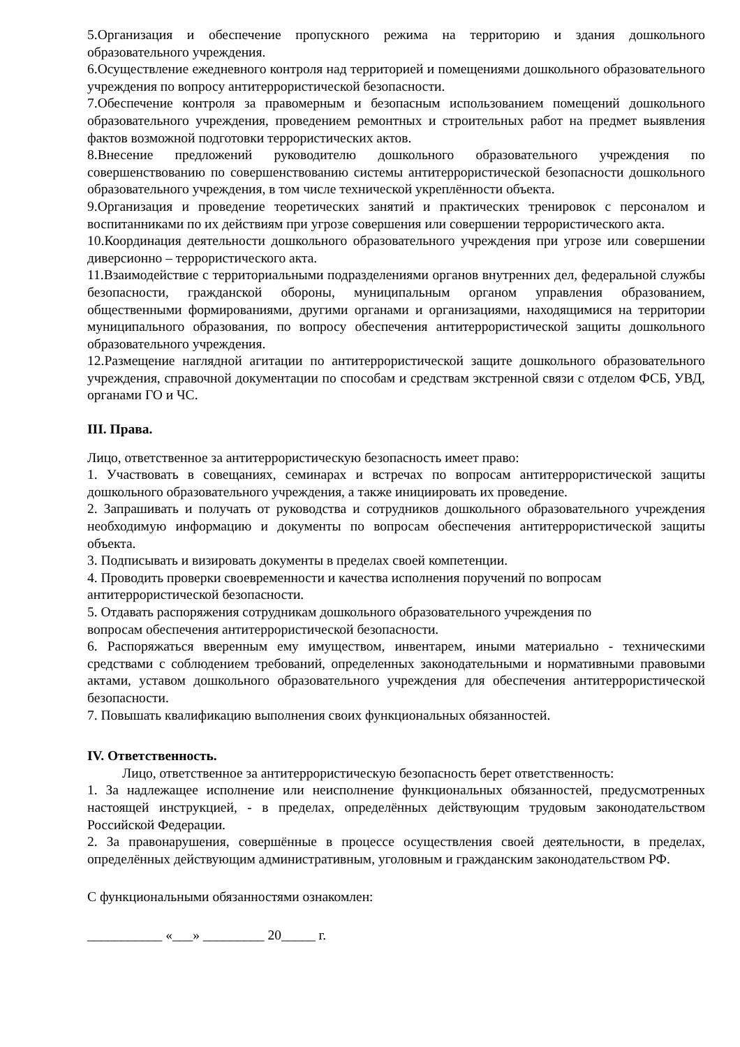5.Организация и обеспечение пропускного режима на территорию и здания дошкольного образовательного учреждения.
6.Осуществление ежедневного контроля над территорией и помещениями дошкольного образовательного учреждения по вопросу антитеррористической безопасности.
7.Обеспечение контроля за правомерным и безопасным использованием помещений дошкольного образовательного учреждения, проведением ремонтных и строительных работ на предмет выявления фактов возможной подготовки террористических актов.
8.Внесение предложений руководителю дошкольного образовательного учреждения по совершенствованию по совершенствованию системы антитеррористической безопасности дошкольного образовательного учреждения, в том числе технической укреплённости объекта.
9.Организация и проведение теоретических занятий и практических тренировок с персоналом и воспитанниками по их действиям при угрозе совершения или совершении террористического акта.
10.Координация деятельности дошкольного образовательного учреждения при угрозе или совершении диверсионно – террористического акта.
11.Взаимодействие с территориальными подразделениями органов внутренних дел, федеральной службы безопасности, гражданской обороны, муниципальным органом управления образованием, общественными формированиями, другими органами и организациями, находящимися на территории муниципального образования, по вопросу обеспечения антитеррористической защиты дошкольного образовательного учреждения.
12.Размещение наглядной агитации по антитеррористической защите дошкольного образовательного учреждения, справочной документации по способам и средствам экстренной связи с отделом ФСБ, УВД, органами ГО и ЧС.
III. Права.
Лицо, ответственное за антитеррористическую безопасность имеет право:
1. Участвовать в совещаниях, семинарах и встречах по вопросам антитеррористической защиты дошкольного образовательного учреждения, а также инициировать их проведение.
2. Запрашивать и получать от руководства и сотрудников дошкольного образовательного учреждения необходимую информацию и документы по вопросам обеспечения антитеррористической защиты объекта.
3. Подписывать и визировать документы в пределах своей компетенции.
4. Проводить проверки своевременности и качества исполнения поручений по вопросам
антитеррористической безопасности.
5. Отдавать распоряжения сотрудникам дошкольного образовательного учреждения по
вопросам обеспечения антитеррористической безопасности.
6. Распоряжаться вверенным ему имуществом, инвентарем, иными материально - техническими средствами с соблюдением требований, определенных законодательными и нормативными правовыми актами, уставом дошкольного образовательного учреждения для обеспечения антитеррористической безопасности.
7. Повышать квалификацию выполнения своих функциональных обязанностей.
IV. Ответственность.
Лицо, ответственное за антитеррористическую безопасность берет ответственность:
1. За надлежащее исполнение или неисполнение функциональных обязанностей, предусмотренных настоящей инструкцией, - в пределах, определённых действующим трудовым законодательством Российской Федерации.
2. За правонарушения, совершённые в процессе осуществления своей деятельности, в пределах, определённых действующим административным, уголовным и гражданским законодательством РФ.
С функциональными обязанностями ознакомлен:
___________ «___» _________ 20_____ г.